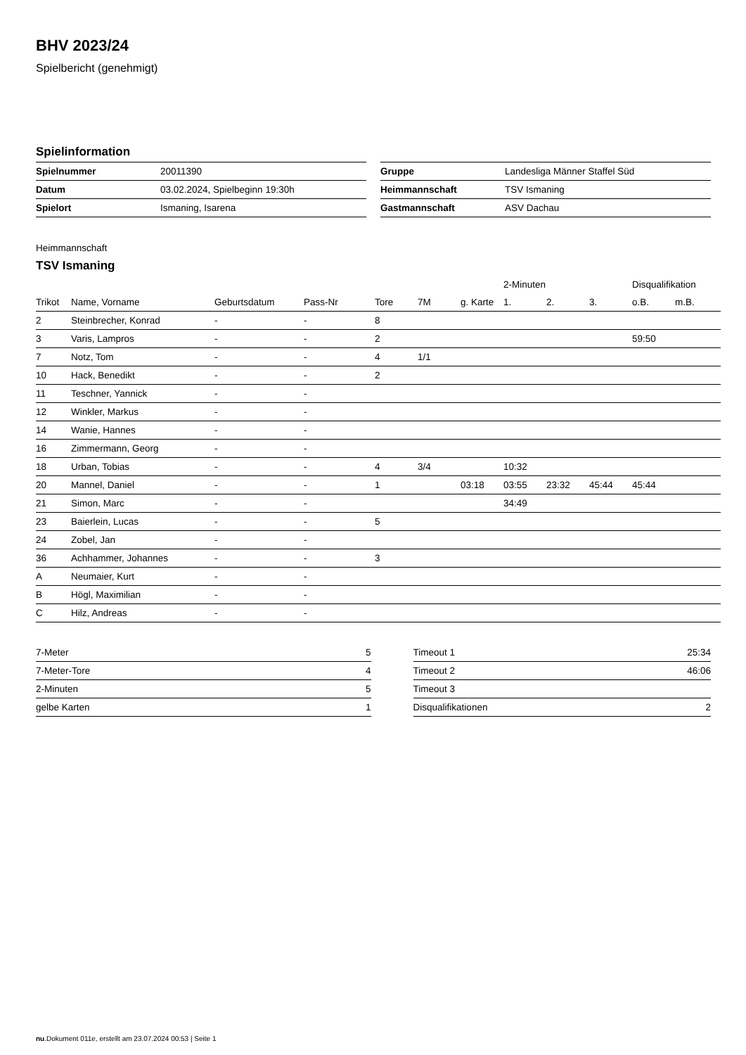BHV 2023/24
Spielbericht (genehmigt)
Spielinformation
| Spielnummer | 20011390 |
| Datum | 03.02.2024, Spielbeginn 19:30h |
| Spielort | Ismaning, Isarena |
| Gruppe | Landesliga Männer Staffel Süd |
| Heimmannschaft | TSV Ismaning |
| Gastmannschaft | ASV Dachau |
Heimmannschaft
TSV Ismaning
| | | | | | | | 2-Minuten | | | Disqualifikation | |
| --- | --- | --- | --- | --- | --- | --- | --- | --- | --- | --- | --- |
| Trikot | Name, Vorname | Geburtsdatum | Pass-Nr | Tore | 7M | g. Karte | 1. | 2. | 3. | o.B. | m.B. |
| 2 | Steinbrecher, Konrad | - | - | 8 | | | | | | | |
| 3 | Varis, Lampros | - | - | 2 | | | | | | 59:50 | |
| 7 | Notz, Tom | - | - | 4 | 1/1 | | | | | | |
| 10 | Hack, Benedikt | - | - | 2 | | | | | | | |
| 11 | Teschner, Yannick | - | - | | | | | | | | |
| 12 | Winkler, Markus | - | - | | | | | | | | |
| 14 | Wanie, Hannes | - | - | | | | | | | | |
| 16 | Zimmermann, Georg | - | - | | | | | | | | |
| 18 | Urban, Tobias | - | - | 4 | 3/4 | | 10:32 | | | | |
| 20 | Mannel, Daniel | - | - | 1 | | 03:18 | 03:55 | 23:32 | 45:44 | 45:44 | |
| 21 | Simon, Marc | - | - | | | | 34:49 | | | | |
| 23 | Baierlein, Lucas | - | - | 5 | | | | | | | |
| 24 | Zobel, Jan | - | - | | | | | | | | |
| 36 | Achhammer, Johannes | - | - | 3 | | | | | | | |
| A | Neumaier, Kurt | - | - | | | | | | | | |
| B | Högl, Maximilian | - | - | | | | | | | | |
| C | Hilz, Andreas | - | - | | | | | | | | |
| 7-Meter | 5 |
| 7-Meter-Tore | 4 |
| 2-Minuten | 5 |
| gelbe Karten | 1 |
| Timeout 1 | 25:34 |
| Timeout 2 | 46:06 |
| Timeout 3 | |
| Disqualifikationen | 2 |
nu.Dokument 011e, erstellt am 23.07.2024 00:53 | Seite 1